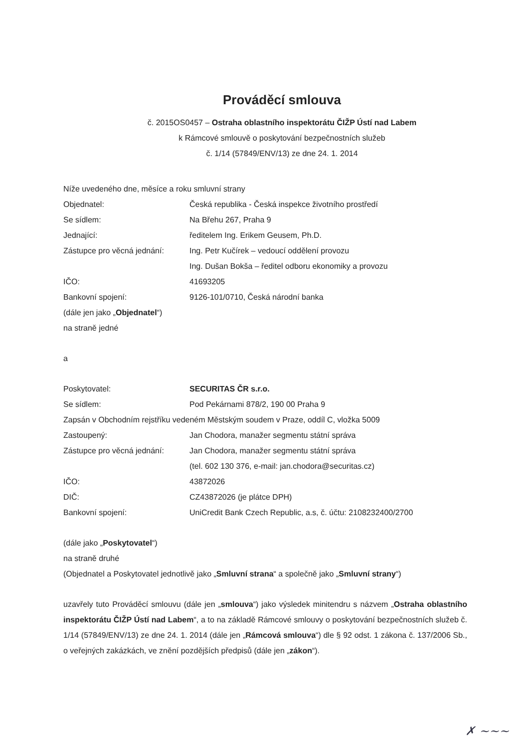Prováděcí smlouva
č. 2015OS0457 – Ostraha oblastního inspektorátu ČIŽP Ústí nad Labem
k Rámcové smlouvě o poskytování bezpečnostních služeb
č. 1/14 (57849/ENV/13) ze dne 24. 1. 2014
Níže uvedeného dne, měsíce a roku smluvní strany
Objednatel: Česká republika - Česká inspekce životního prostředí
Se sídlem: Na Břehu 267, Praha 9
Jednající: ředitelem Ing. Erikem Geusem, Ph.D.
Zástupce pro věcná jednání:
Ing. Petr Kučírek – vedoucí oddělení provozu
Ing. Dušan Bokša – ředitel odboru ekonomiky a provozu
IČO: 41693205
Bankovní spojení: 9126-101/0710, Česká národní banka
(dále jen jako „Objednatel“)
na straně jedné
a
Poskytovatel: SECURITAS ČR s.r.o.
Se sídlem: Pod Pekárnami 878/2, 190 00 Praha 9
Zapsán v Obchodním rejstříku vedeném Městským soudem v Praze, oddíl C, vložka 5009
Zastoupený: Jan Chodora, manažer segmentu státní správa
Zástupce pro věcná jednání:
Jan Chodora, manažer segmentu státní správa
(tel. 602 130 376, e-mail: jan.chodora@securitas.cz)
IČO: 43872026
DIČ: CZ43872026 (je plátce DPH)
Bankovní spojení: UniCredit Bank Czech Republic, a.s, č. účtu: 2108232400/2700
(dále jako „Poskytovatel“)
na straně druhé
(Objednatel a Poskytovatel jednotlivě jako „Smluvní strana“ a společně jako „Smluvní strany“)
uzavřely tuto Prováděcí smlouvu (dále jen „smlouva“) jako výsledek minitendru s názvem „Ostraha oblastního inspektorátu ČIŽP Ústí nad Labem“, a to na základě Rámcové smlouvy o poskytování bezpečnostních služeb č. 1/14 (57849/ENV/13) ze dne 24. 1. 2014 (dále jen „Rámcová smlouva“) dle § 92 odst. 1 zákona č. 137/2006 Sb., o veřejných zakázkách, ve znění pozdějších předpisů (dále jen „zákon“).
✗ ~~~